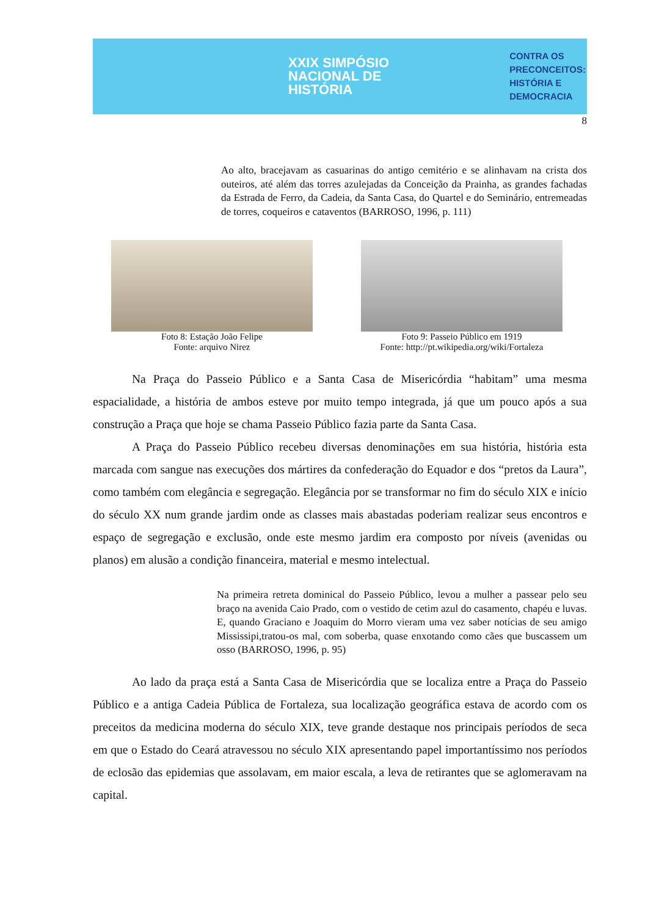XXIX SIMPÓSIO NACIONAL DE HISTÓRIA
CONTRA OS PRECONCEITOS:
HISTÓRIA E DEMOCRACIA
8
Ao alto, bracejavam as casuarinas do antigo cemitério e se alinhavam na crista dos outeiros, até além das torres azulejadas da Conceição da Prainha, as grandes fachadas da Estrada de Ferro, da Cadeia, da Santa Casa, do Quartel e do Seminário, entremeadas de torres, coqueiros e cataventos (BARROSO, 1996, p. 111)
Foto 8: Estação João Felipe
Fonte: arquivo Nirez
Foto 9: Passeio Público em 1919
Fonte: http://pt.wikipedia.org/wiki/Fortaleza
Na Praça do Passeio Público e a Santa Casa de Misericórdia “habitam” uma mesma espacialidade, a história de ambos esteve por muito tempo integrada, já que um pouco após a sua construção a Praça que hoje se chama Passeio Público fazia parte da Santa Casa.
A Praça do Passeio Público recebeu diversas denominações em sua história, história esta marcada com sangue nas execuções dos mártires da confederação do Equador e dos “pretos da Laura”, como também com elegância e segregação. Elegância por se transformar no fim do século XIX e início do século XX num grande jardim onde as classes mais abastadas poderiam realizar seus encontros e espaço de segregação e exclusão, onde este mesmo jardim era composto por níveis (avenidas ou planos) em alusão a condição financeira, material e mesmo intelectual.
Na primeira retreta dominical do Passeio Público, levou a mulher a passear pelo seu braço na avenida Caio Prado, com o vestido de cetim azul do casamento, chapéu e luvas. E, quando Graciano e Joaquim do Morro vieram uma vez saber notícias de seu amigo Mississipi,tratou-os mal, com soberba, quase enxotando como cães que buscassem um osso (BARROSO, 1996, p. 95)
Ao lado da praça está a Santa Casa de Misericórdia que se localiza entre a Praça do Passeio Público e a antiga Cadeia Pública de Fortaleza, sua localização geográfica estava de acordo com os preceitos da medicina moderna do século XIX, teve grande destaque nos principais períodos de seca em que o Estado do Ceará atravessou no século XIX apresentando papel importantíssimo nos períodos de eclosão das epidemias que assolavam, em maior escala, a leva de retirantes que se aglomeravam na capital.